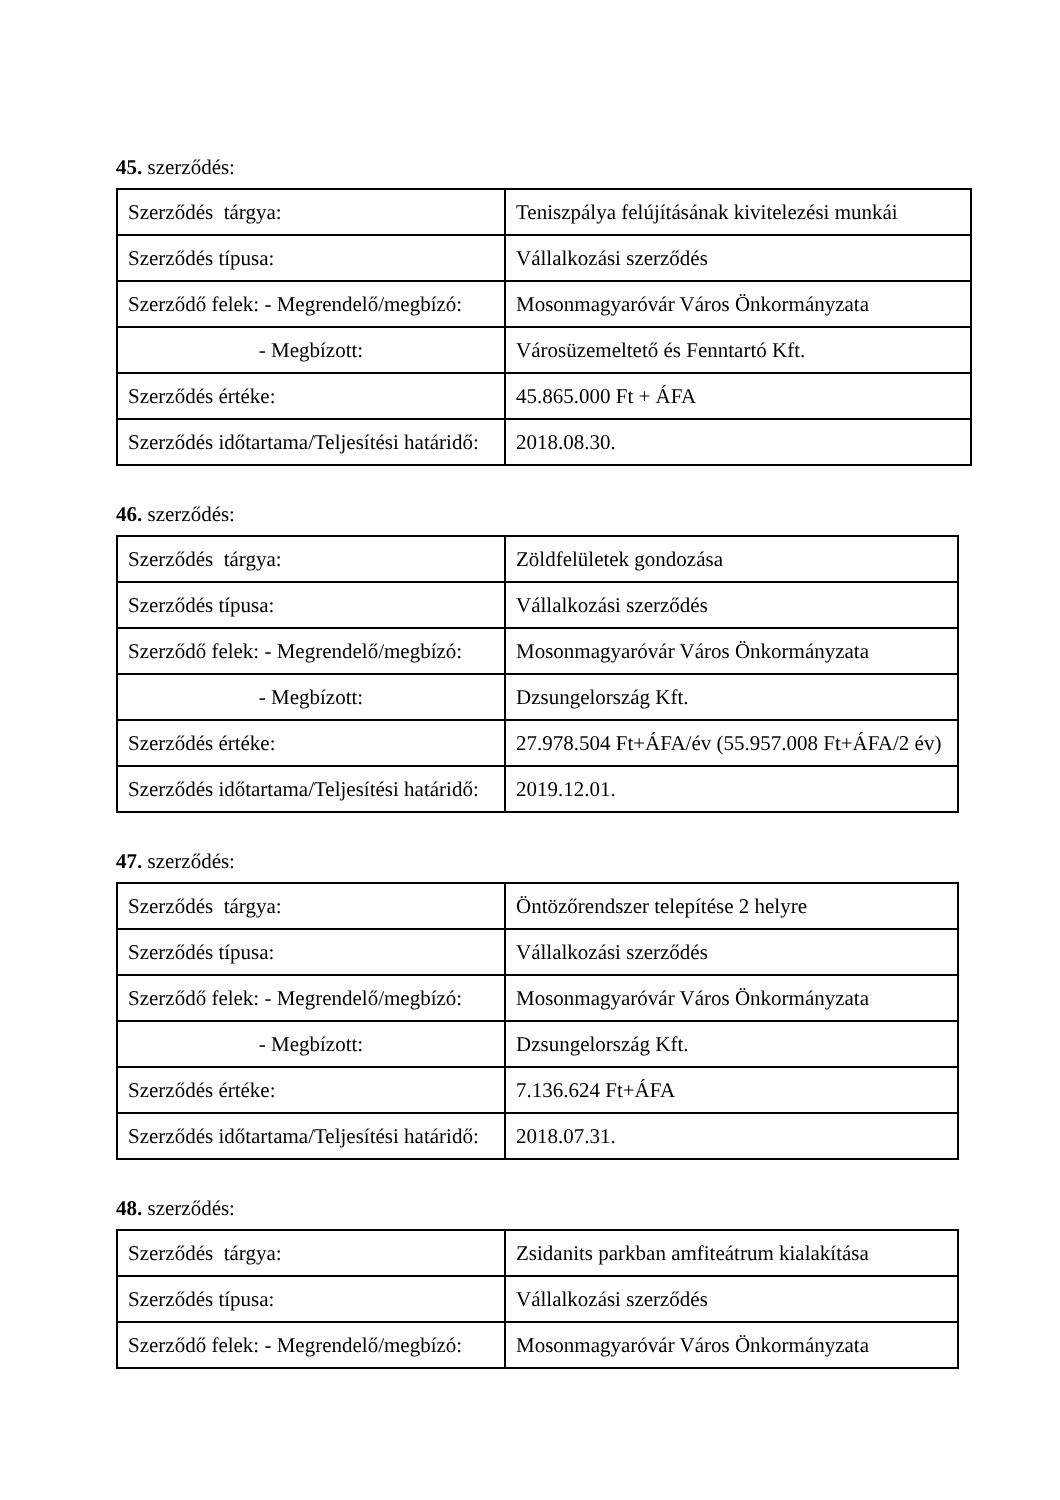45. szerződés:
| Szerződés tárgya: | Teniszpálya felújításának kivitelezési munkái |
| Szerződés típusa: | Vállalkozási szerződés |
| Szerződő felek: - Megrendelő/megbízó: | Mosonmagyaróvár Város Önkormányzata |
| - Megbízott: | Városüzemeltető és Fenntartó Kft. |
| Szerződés értéke: | 45.865.000 Ft + ÁFA |
| Szerződés időtartama/Teljesítési határidő: | 2018.08.30. |
46. szerződés:
| Szerződés tárgya: | Zöldfelületek gondozása |
| Szerződés típusa: | Vállalkozási szerződés |
| Szerződő felek: - Megrendelő/megbízó: | Mosonmagyaróvár Város Önkormányzata |
| - Megbízott: | Dzsungelország Kft. |
| Szerződés értéke: | 27.978.504 Ft+ÁFA/év (55.957.008 Ft+ÁFA/2 év) |
| Szerződés időtartama/Teljesítési határidő: | 2019.12.01. |
47. szerződés:
| Szerződés tárgya: | Öntözőrendszer telepítése 2 helyre |
| Szerződés típusa: | Vállalkozási szerződés |
| Szerződő felek: - Megrendelő/megbízó: | Mosonmagyaróvár Város Önkormányzata |
| - Megbízott: | Dzsungelország Kft. |
| Szerződés értéke: | 7.136.624 Ft+ÁFA |
| Szerződés időtartama/Teljesítési határidő: | 2018.07.31. |
48. szerződés:
| Szerződés tárgya: | Zsidanits parkban amfiteátrum kialakítása |
| Szerződés típusa: | Vállalkozási szerződés |
| Szerződő felek: - Megrendelő/megbízó: | Mosonmagyaróvár Város Önkormányzata |